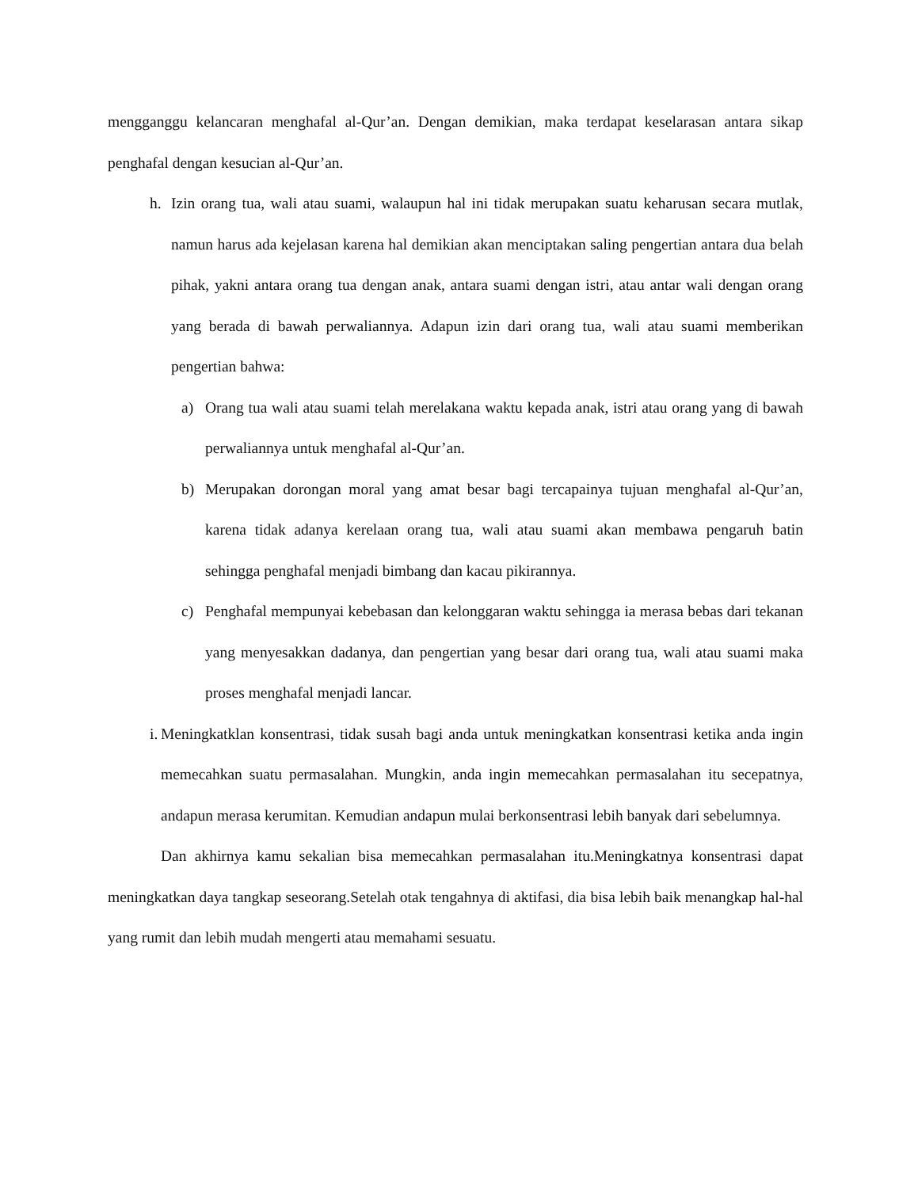mengganggu kelancaran menghafal al-Qur’an. Dengan demikian, maka terdapat keselarasan antara sikap penghafal dengan kesucian al-Qur’an.
h. Izin orang tua, wali atau suami, walaupun hal ini tidak merupakan suatu keharusan secara mutlak, namun harus ada kejelasan karena hal demikian akan menciptakan saling pengertian antara dua belah pihak, yakni antara orang tua dengan anak, antara suami dengan istri, atau antar wali dengan orang yang berada di bawah perwaliannya. Adapun izin dari orang tua, wali atau suami memberikan pengertian bahwa:
a) Orang tua wali atau suami telah merelakana waktu kepada anak, istri atau orang yang di bawah perwaliannya untuk menghafal al-Qur’an.
b) Merupakan dorongan moral yang amat besar bagi tercapainya tujuan menghafal al-Qur’an, karena tidak adanya kerelaan orang tua, wali atau suami akan membawa pengaruh batin sehingga penghafal menjadi bimbang dan kacau pikirannya.
c) Penghafal mempunyai kebebasan dan kelonggaran waktu sehingga ia merasa bebas dari tekanan yang menyesakkan dadanya, dan pengertian yang besar dari orang tua, wali atau suami maka proses menghafal menjadi lancar.
i.
Meningkatklan konsentrasi, tidak susah bagi anda untuk meningkatkan konsentrasi ketika anda ingin memecahkan suatu permasalahan. Mungkin, anda ingin memecahkan permasalahan itu secepatnya, andapun merasa kerumitan. Kemudian andapun mulai berkonsentrasi lebih banyak dari sebelumnya.
Dan akhirnya kamu sekalian bisa memecahkan permasalahan itu.Meningkatnya konsentrasi dapat meningkatkan daya tangkap seseorang.Setelah otak tengahnya di aktifasi, dia bisa lebih baik menangkap hal-hal yang rumit dan lebih mudah mengerti atau memahami sesuatu.